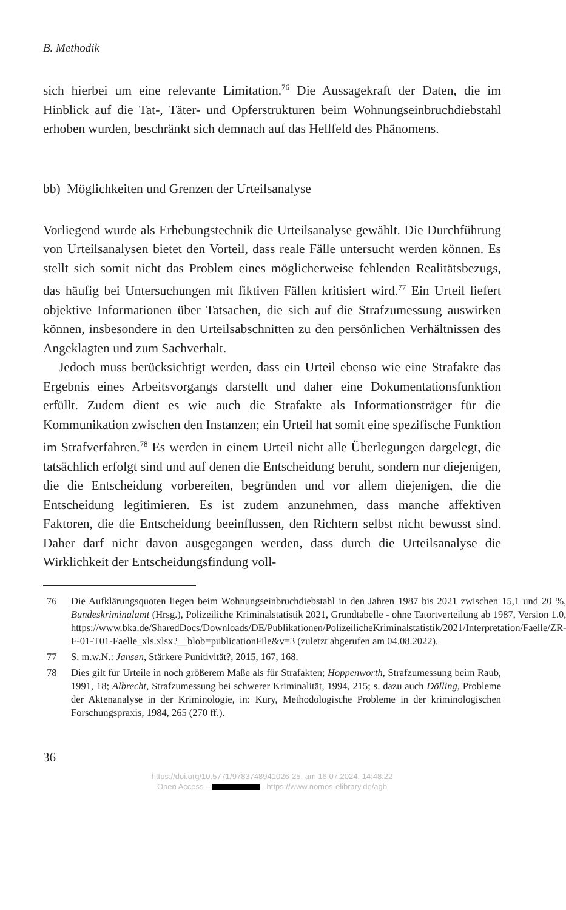B. Methodik
sich hierbei um eine relevante Limitation.<sup>76</sup> Die Aussagekraft der Daten, die im Hinblick auf die Tat-, Täter- und Opferstrukturen beim Wohnungsein­bruchdiebstahl erhoben wurden, beschränkt sich demnach auf das Hellfeld des Phänomens.
bb) Möglichkeiten und Grenzen der Urteilsanalyse
Vorliegend wurde als Erhebungstechnik die Urteilsanalyse gewählt. Die Durchführung von Urteilsanalysen bietet den Vorteil, dass reale Fälle un­tersucht werden können. Es stellt sich somit nicht das Problem eines mög­licherweise fehlenden Realitätsbezugs, das häufig bei Untersuchungen mit fiktiven Fällen kritisiert wird.<sup>77</sup> Ein Urteil liefert objektive Informationen über Tatsachen, die sich auf die Strafzumessung auswirken können, insbe­sondere in den Urteilsabschnitten zu den persönlichen Verhältnissen des Angeklagten und zum Sachverhalt.
Jedoch muss berücksichtigt werden, dass ein Urteil ebenso wie eine Strafakte das Ergebnis eines Arbeitsvorgangs darstellt und daher eine Do­kumentationsfunktion erfüllt. Zudem dient es wie auch die Strafakte als Informationsträger für die Kommunikation zwischen den Instanzen; ein Urteil hat somit eine spezifische Funktion im Strafverfahren.<sup>78</sup> Es werden in einem Urteil nicht alle Überlegungen dargelegt, die tatsächlich erfolgt sind und auf denen die Entscheidung beruht, sondern nur diejenigen, die die Entscheidung vorbereiten, begründen und vor allem diejenigen, die die Entscheidung legitimieren. Es ist zudem anzunehmen, dass manche affektiven Faktoren, die die Entscheidung beeinflussen, den Richtern selbst nicht bewusst sind. Daher darf nicht davon ausgegangen werden, dass durch die Urteilsanalyse die Wirklichkeit der Entscheidungsfindung voll-
76 Die Aufklärungsquoten liegen beim Wohnungseinbruchdiebstahl in den Jahren 1987 bis 2021 zwischen 15,1 und 20 %, Bundeskriminalamt (Hrsg.), Polizeiliche Kriminal­statistik 2021, Grundtabelle - ohne Tatortverteilung ab 1987, Version 1.0, https://www.bka.de/SharedDocs/Downloads/DE/Publikationen/PolizeilicheKriminalstatistik/2021/Interpretation/Faelle/ZR-F-01-T01-Faelle_xls.xlsx?__blob=publicationFile&v=3 (zuletzt abgerufen am 04.08.2022).
77 S. m.w.N.: Jansen, Stärkere Punitivität?, 2015, 167, 168.
78 Dies gilt für Urteile in noch größerem Maße als für Strafakten; Hoppenworth, Strafzu­messung beim Raub, 1991, 18; Albrecht, Strafzumessung bei schwerer Kriminalität, 1994, 215; s. dazu auch Dölling, Probleme der Aktenanalyse in der Kriminologie, in: Kury, Methodologische Probleme in der kriminologischen Forschungspraxis, 1984, 265 (270 ff.).
36
https://doi.org/10.5771/9783748941026-25, am 16.07.2024, 14:48:22
Open Access – - https://www.nomos-elibrary.de/agb